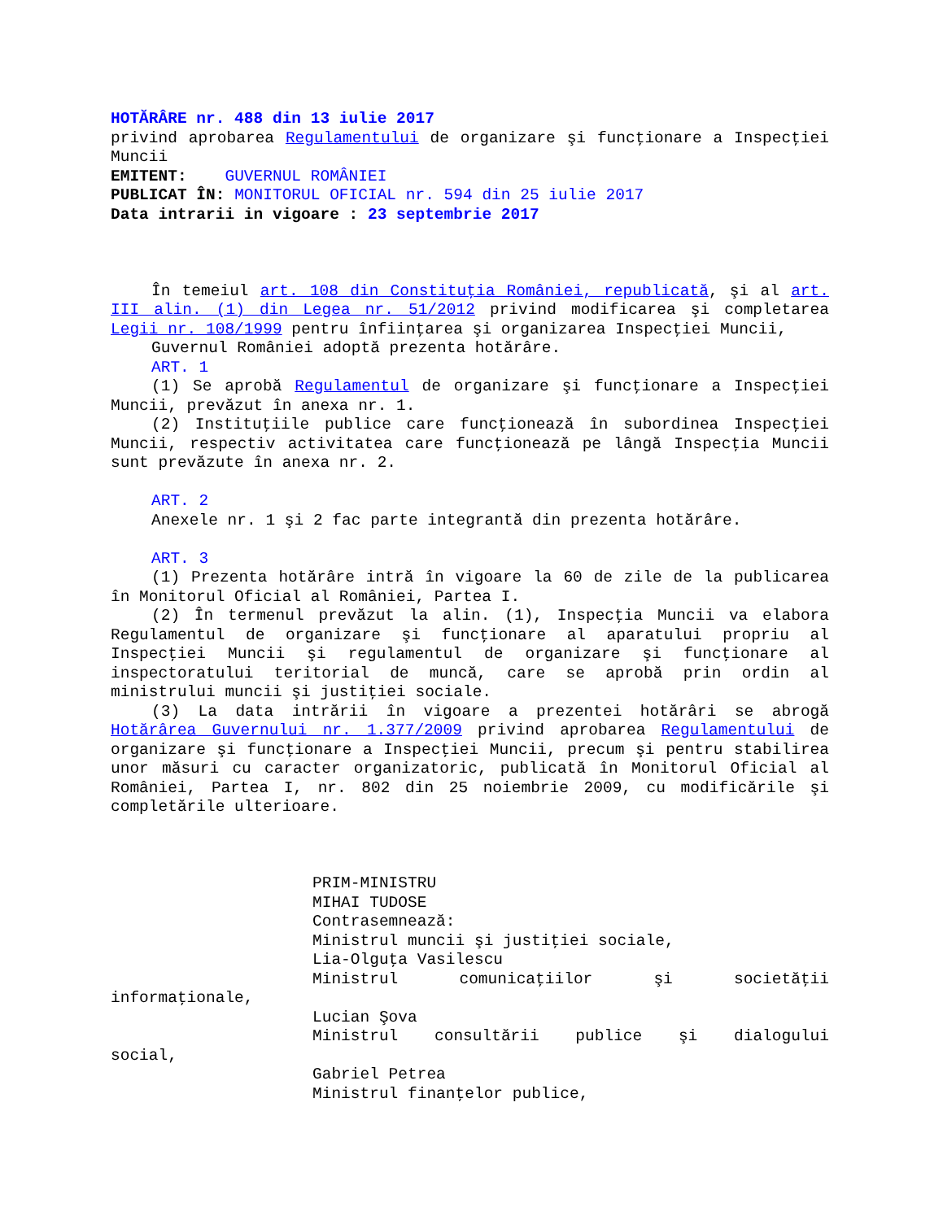HOTĂRÂRE nr. 488 din 13 iulie 2017
privind aprobarea Regulamentului de organizare şi funcţionare a Inspecţiei Muncii
EMITENT: GUVERNUL ROMÂNIEI
PUBLICAT ÎN: MONITORUL OFICIAL nr. 594 din 25 iulie 2017
Data intrarii in vigoare : 23 septembrie 2017
În temeiul art. 108 din Constituţia României, republicată, şi al art. III alin. (1) din Legea nr. 51/2012 privind modificarea şi completarea Legii nr. 108/1999 pentru înfiinţarea şi organizarea Inspecţiei Muncii,
Guvernul României adoptă prezenta hotărâre.
ART. 1
(1) Se aprobă Regulamentul de organizare şi funcţionare a Inspecţiei Muncii, prevăzut în anexa nr. 1.
(2) Instituţiile publice care funcţionează în subordinea Inspecţiei Muncii, respectiv activitatea care funcţionează pe lângă Inspecţia Muncii sunt prevăzute în anexa nr. 2.
ART. 2
Anexele nr. 1 şi 2 fac parte integrantă din prezenta hotărâre.
ART. 3
(1) Prezenta hotărâre intră în vigoare la 60 de zile de la publicarea în Monitorul Oficial al României, Partea I.
(2) În termenul prevăzut la alin. (1), Inspecţia Muncii va elabora Regulamentul de organizare şi funcţionare al aparatului propriu al Inspecţiei Muncii şi regulamentul de organizare şi funcţionare al inspectoratului teritorial de muncă, care se aprobă prin ordin al ministrului muncii şi justiţiei sociale.
(3) La data intrării în vigoare a prezentei hotărâri se abrogă Hotărârea Guvernului nr. 1.377/2009 privind aprobarea Regulamentului de organizare şi funcţionare a Inspecţiei Muncii, precum şi pentru stabilirea unor măsuri cu caracter organizatoric, publicată în Monitorul Oficial al României, Partea I, nr. 802 din 25 noiembrie 2009, cu modificările şi completările ulterioare.
PRIM-MINISTRU
MIHAI TUDOSE
Contrasemnează:
Ministrul muncii şi justiţiei sociale,
Lia-Olguţa Vasilescu
Ministrul comunicaţiilor şi societăţii
informaţionale,
Lucian Şova
Ministrul consultării publice şi dialogului
social,
Gabriel Petrea
Ministrul finanţelor publice,